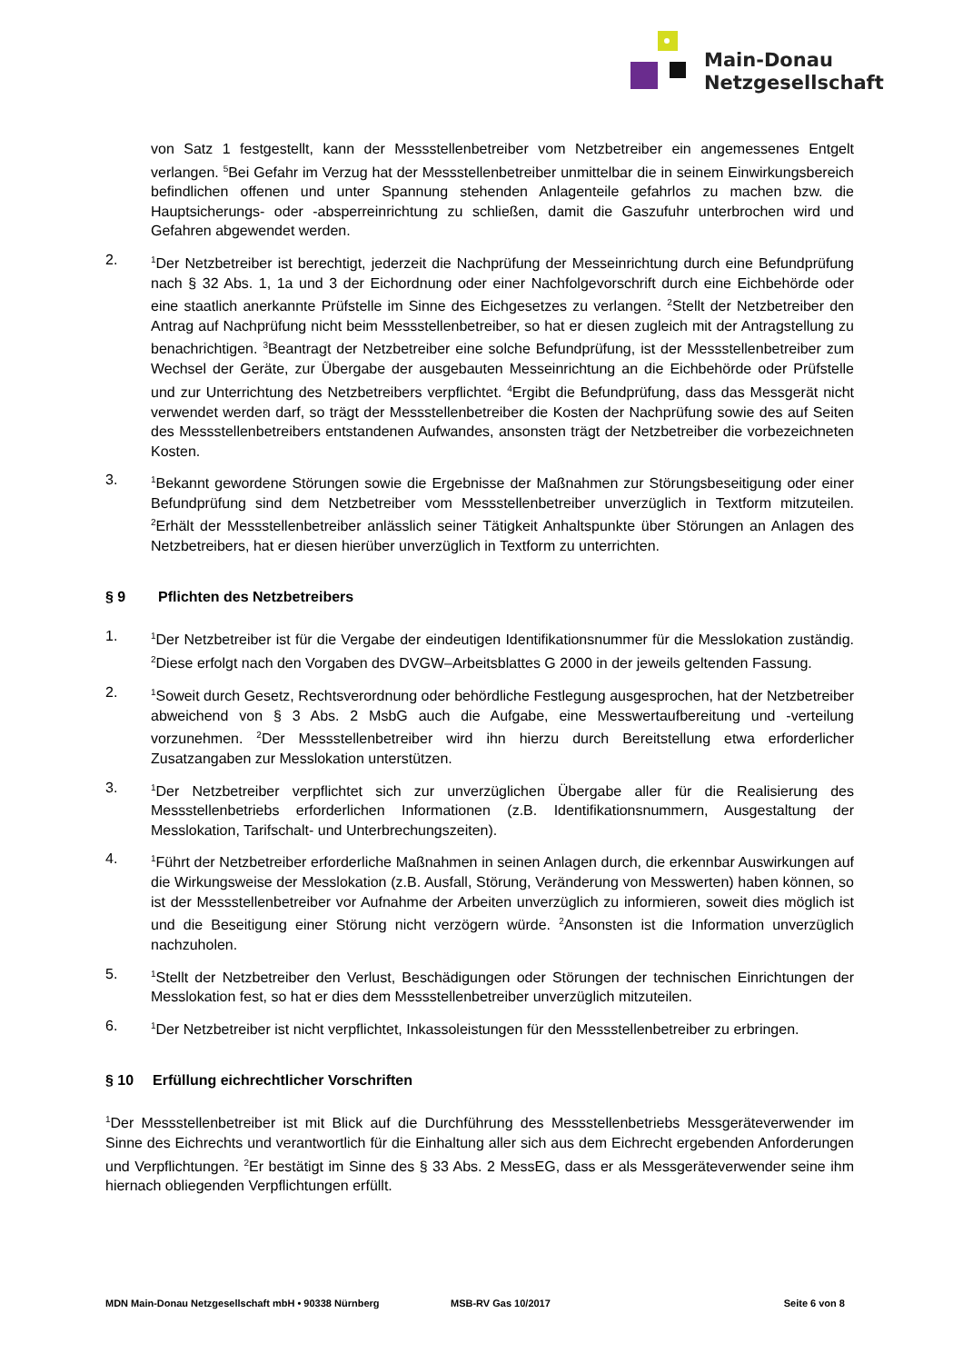Main-Donau
Netzgesellschaft
von Satz 1 festgestellt, kann der Messstellenbetreiber vom Netzbetreiber ein angemessenes Entgelt verlangen. <sup>5</sup>Bei Gefahr im Verzug hat der Messstellenbetreiber unmittelbar die in seinem Einwirkungsbereich befindlichen offenen und unter Spannung stehenden Anlagenteile gefahrlos zu machen bzw. die Hauptsicherungs- oder -absperreinrichtung zu schließen, damit die Gaszufuhr unterbrochen wird und Gefahren abgewendet werden.
2.
<sup>1</sup> Der Netzbetreiber ist berechtigt, jederzeit die Nachprüfung der Messeinrichtung durch eine Befundprüfung nach § 32 Abs. 1, 1a und 3 der Eichordnung oder einer Nachfolgevorschrift durch eine Eichbehörde oder eine staatlich anerkannte Prüfstelle im Sinne des Eichgesetzes zu verlangen. <sup>2</sup>Stellt der Netzbetreiber den Antrag auf Nachprüfung nicht beim Messstellenbetreiber, so hat er diesen zugleich mit der Antragstellung zu benachrichtigen. <sup>3</sup>Beantragt der Netzbetreiber eine solche Befundprüfung, ist der Messstellenbetreiber zum Wechsel der Geräte, zur Übergabe der ausgebauten Messeinrichtung an die Eichbehörde oder Prüfstelle und zur Unterrichtung des Netzbetreibers verpflichtet. <sup>4</sup>Ergibt die Befundprüfung, dass das Messgerät nicht verwendet werden darf, so trägt der Messstellenbetreiber die Kosten der Nachprüfung sowie des auf Seiten des Messstellenbetreibers entstandenen Aufwandes, ansonsten trägt der Netzbetreiber die vorbezeichneten Kosten.
3.
<sup>1</sup> Bekannt gewordene Störungen sowie die Ergebnisse der Maßnahmen zur Störungsbeseitigung oder einer Befundprüfung sind dem Netzbetreiber vom Messstellenbetreiber unverzüglich in Textform mitzuteilen. <sup>2</sup>Erhält der Messstellenbetreiber anlässlich seiner Tätigkeit Anhaltspunkte über Störungen an Anlagen des Netzbetreibers, hat er diesen hierüber unverzüglich in Textform zu unterrichten.
§ 9 Pflichten des Netzbetreibers
1.
<sup>1</sup> Der Netzbetreiber ist für die Vergabe der eindeutigen Identifikationsnummer für die Messlokation zuständig. <sup>2</sup>Diese erfolgt nach den Vorgaben des DVGW–Arbeitsblattes G 2000 in der jeweils geltenden Fassung.
2.
<sup>1</sup> Soweit durch Gesetz, Rechtsverordnung oder behördliche Festlegung ausgesprochen, hat der Netzbetreiber abweichend von § 3 Abs. 2 MsbG auch die Aufgabe, eine Messwertaufbereitung und -verteilung vorzunehmen. <sup>2</sup>Der Messstellenbetreiber wird ihn hierzu durch Bereitstellung etwa erforderlicher Zusatzangaben zur Messlokation unterstützen.
3.
<sup>1</sup> Der Netzbetreiber verpflichtet sich zur unverzüglichen Übergabe aller für die Realisierung des Messstellenbetriebs erforderlichen Informationen (z.B. Identifikationsnummern, Ausgestaltung der Messlokation, Tarifschalt- und Unterbrechungszeiten).
4.
<sup>1</sup> Führt der Netzbetreiber erforderliche Maßnahmen in seinen Anlagen durch, die erkennbar Auswirkungen auf die Wirkungsweise der Messlokation (z.B. Ausfall, Störung, Veränderung von Messwerten) haben können, so ist der Messstellenbetreiber vor Aufnahme der Arbeiten unverzüglich zu informieren, soweit dies möglich ist und die Beseitigung einer Störung nicht verzögern würde. <sup>2</sup>Ansonsten ist die Information unverzüglich nachzuholen.
5.
<sup>1</sup> Stellt der Netzbetreiber den Verlust, Beschädigungen oder Störungen der technischen Einrichtungen der Messlokation fest, so hat er dies dem Messstellenbetreiber unverzüglich mitzuteilen.
6.
<sup>1</sup> Der Netzbetreiber ist nicht verpflichtet, Inkassoleistungen für den Messstellenbetreiber zu erbringen.
§ 10 Erfüllung eichrechtlicher Vorschriften
<sup>1</sup> Der Messstellenbetreiber ist mit Blick auf die Durchführung des Messstellenbetriebs Messgeräteverwender im Sinne des Eichrechts und verantwortlich für die Einhaltung aller sich aus dem Eichrecht ergebenden Anforderungen und Verpflichtungen. <sup>2</sup>Er bestätigt im Sinne des § 33 Abs. 2 MessEG, dass er als Messgeräteverwender seine ihm hiernach obliegenden Verpflichtungen erfüllt.
MDN Main-Donau Netzgesellschaft mbH • 90338 Nürnberg MSB-RV Gas 10/2017 Seite 6 von 8